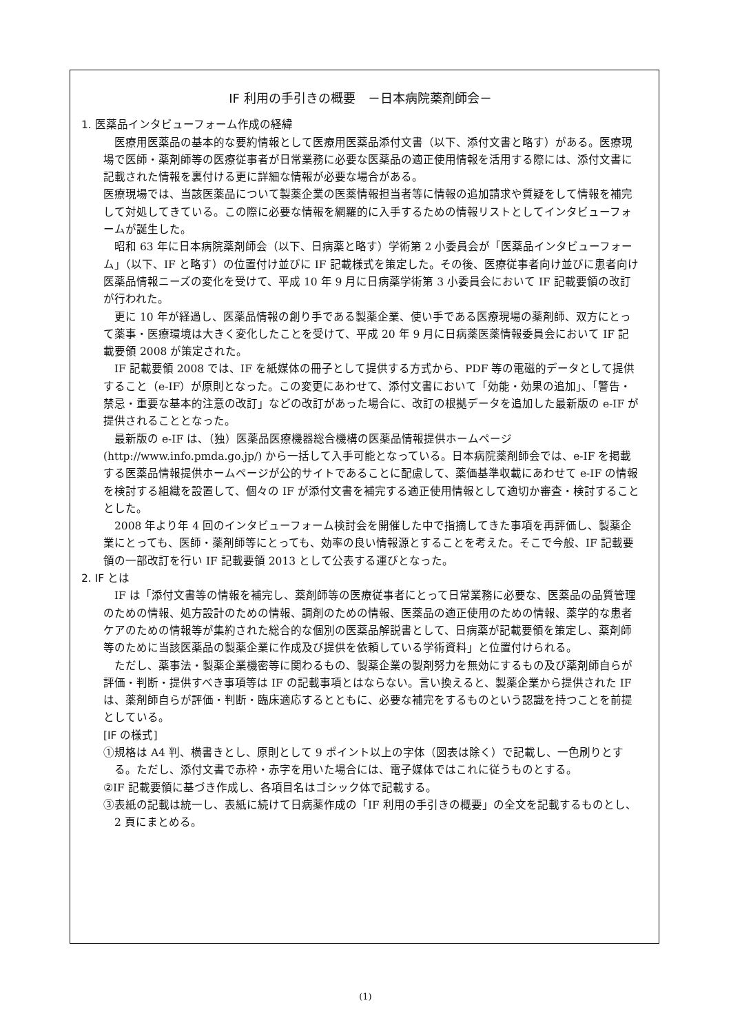IF 利用の手引きの概要　－日本病院薬剤師会－
1. 医薬品インタビューフォーム作成の経緯
医療用医薬品の基本的な要約情報として医療用医薬品添付文書（以下、添付文書と略す）がある。医療現場で医師・薬剤師等の医療従事者が日常業務に必要な医薬品の適正使用情報を活用する際には、添付文書に記載された情報を裏付ける更に詳細な情報が必要な場合がある。
医療現場では、当該医薬品について製薬企業の医薬情報担当者等に情報の追加請求や質疑をして情報を補完して対処してきている。この際に必要な情報を網羅的に入手するための情報リストとしてインタビューフォームが誕生した。
昭和 63 年に日本病院薬剤師会（以下、日病薬と略す）学術第 2 小委員会が「医薬品インタビューフォーム」（以下、IF と略す）の位置付け並びに IF 記載様式を策定した。その後、医療従事者向け並びに患者向け医薬品情報ニーズの変化を受けて、平成 10 年 9 月に日病薬学術第 3 小委員会において IF 記載要領の改訂が行われた。
更に 10 年が経過し、医薬品情報の創り手である製薬企業、使い手である医療現場の薬剤師、双方にとって薬事・医療環境は大きく変化したことを受けて、平成 20 年 9 月に日病薬医薬情報委員会において IF 記載要領 2008 が策定された。
IF 記載要領 2008 では、IF を紙媒体の冊子として提供する方式から、PDF 等の電磁的データとして提供すること（e-IF）が原則となった。この変更にあわせて、添付文書において「効能・効果の追加」、「警告・禁忌・重要な基本的注意の改訂」などの改訂があった場合に、改訂の根拠データを追加した最新版の e-IF が提供されることとなった。
最新版の e-IF は、（独）医薬品医療機器総合機構の医薬品情報提供ホームページ(http://www.info.pmda.go.jp/) から一括して入手可能となっている。日本病院薬剤師会では、e-IF を掲載する医薬品情報提供ホームページが公的サイトであることに配慮して、薬価基準収載にあわせて e-IF の情報を検討する組織を設置して、個々の IF が添付文書を補完する適正使用情報として適切か審査・検討することとした。
2008 年より年 4 回のインタビューフォーム検討会を開催した中で指摘してきた事項を再評価し、製薬企業にとっても、医師・薬剤師等にとっても、効率の良い情報源とすることを考えた。そこで今般、IF 記載要領の一部改訂を行い IF 記載要領 2013 として公表する運びとなった。
2. IF とは
IF は「添付文書等の情報を補完し、薬剤師等の医療従事者にとって日常業務に必要な、医薬品の品質管理のための情報、処方設計のための情報、調剤のための情報、医薬品の適正使用のための情報、薬学的な患者ケアのための情報等が集約された総合的な個別の医薬品解説書として、日病薬が記載要領を策定し、薬剤師等のために当該医薬品の製薬企業に作成及び提供を依頼している学術資料」と位置付けられる。
ただし、薬事法・製薬企業機密等に関わるもの、製薬企業の製剤努力を無効にするもの及び薬剤師自らが評価・判断・提供すべき事項等は IF の記載事項とはならない。言い換えると、製薬企業から提供された IF は、薬剤師自らが評価・判断・臨床適応するとともに、必要な補完をするものという認識を持つことを前提としている。
[IF の様式]
①規格は A4 判、横書きとし、原則として 9 ポイント以上の字体（図表は除く）で記載し、一色刷りとする。ただし、添付文書で赤枠・赤字を用いた場合には、電子媒体ではこれに従うものとする。
②IF 記載要領に基づき作成し、各項目名はゴシック体で記載する。
③表紙の記載は統一し、表紙に続けて日病薬作成の「IF 利用の手引きの概要」の全文を記載するものとし、2 頁にまとめる。
(1)